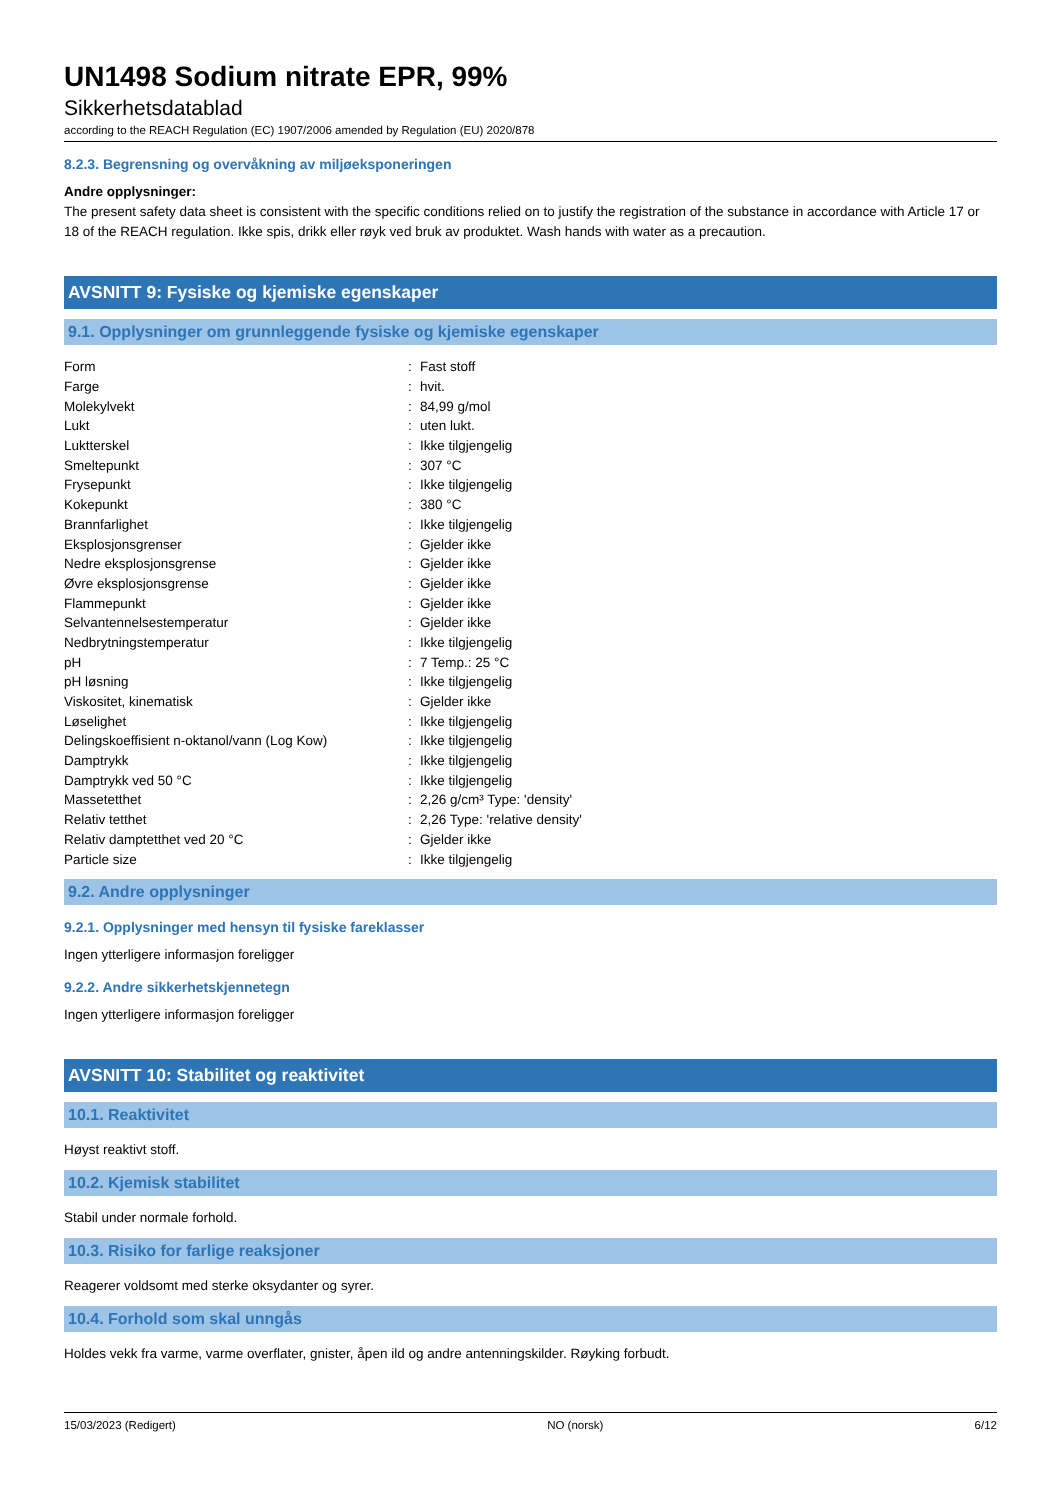UN1498 Sodium nitrate EPR, 99%
Sikkerhetsdatablad
according to the REACH Regulation (EC) 1907/2006 amended by Regulation (EU) 2020/878
8.2.3. Begrensning og overvåkning av miljøeksponeringen
Andre opplysninger:
The present safety data sheet is consistent with the specific conditions relied on to justify the registration of the substance in accordance with Article 17 or 18 of the REACH regulation. Ikke spis, drikk eller røyk ved bruk av produktet. Wash hands with water as a precaution.
AVSNITT 9: Fysiske og kjemiske egenskaper
9.1. Opplysninger om grunnleggende fysiske og kjemiske egenskaper
| Form | : | Fast stoff |
| Farge | : | hvit. |
| Molekylvekt | : | 84,99 g/mol |
| Lukt | : | uten lukt. |
| Luktterskel | : | Ikke tilgjengelig |
| Smeltepunkt | : | 307 °C |
| Frysepunkt | : | Ikke tilgjengelig |
| Kokepunkt | : | 380 °C |
| Brannfarlighet | : | Ikke tilgjengelig |
| Eksplosjonsgrenser | : | Gjelder ikke |
| Nedre eksplosjonsgrense | : | Gjelder ikke |
| Øvre eksplosjonsgrense | : | Gjelder ikke |
| Flammepunkt | : | Gjelder ikke |
| Selvantennelsestemperatur | : | Gjelder ikke |
| Nedbrytningstemperatur | : | Ikke tilgjengelig |
| pH | : | 7 Temp.: 25 °C |
| pH løsning | : | Ikke tilgjengelig |
| Viskositet, kinematisk | : | Gjelder ikke |
| Løselighet | : | Ikke tilgjengelig |
| Delingskoeffisient n-oktanol/vann (Log Kow) | : | Ikke tilgjengelig |
| Damptrykk | : | Ikke tilgjengelig |
| Damptrykk ved 50 °C | : | Ikke tilgjengelig |
| Massetetthet | : | 2,26 g/cm³ Type: 'density' |
| Relativ tetthet | : | 2,26 Type: 'relative density' |
| Relativ damptetthet ved 20 °C | : | Gjelder ikke |
| Particle size | : | Ikke tilgjengelig |
9.2. Andre opplysninger
9.2.1. Opplysninger med hensyn til fysiske fareklasser
Ingen ytterligere informasjon foreligger
9.2.2. Andre sikkerhetskjennetegn
Ingen ytterligere informasjon foreligger
AVSNITT 10: Stabilitet og reaktivitet
10.1. Reaktivitet
Høyst reaktivt stoff.
10.2. Kjemisk stabilitet
Stabil under normale forhold.
10.3. Risiko for farlige reaksjoner
Reagerer voldsomt med sterke oksydanter og syrer.
10.4. Forhold som skal unngås
Holdes vekk fra varme, varme overflater, gnister, åpen ild og andre antenningskilder. Røyking forbudt.
15/03/2023 (Redigert) NO (norsk) 6/12